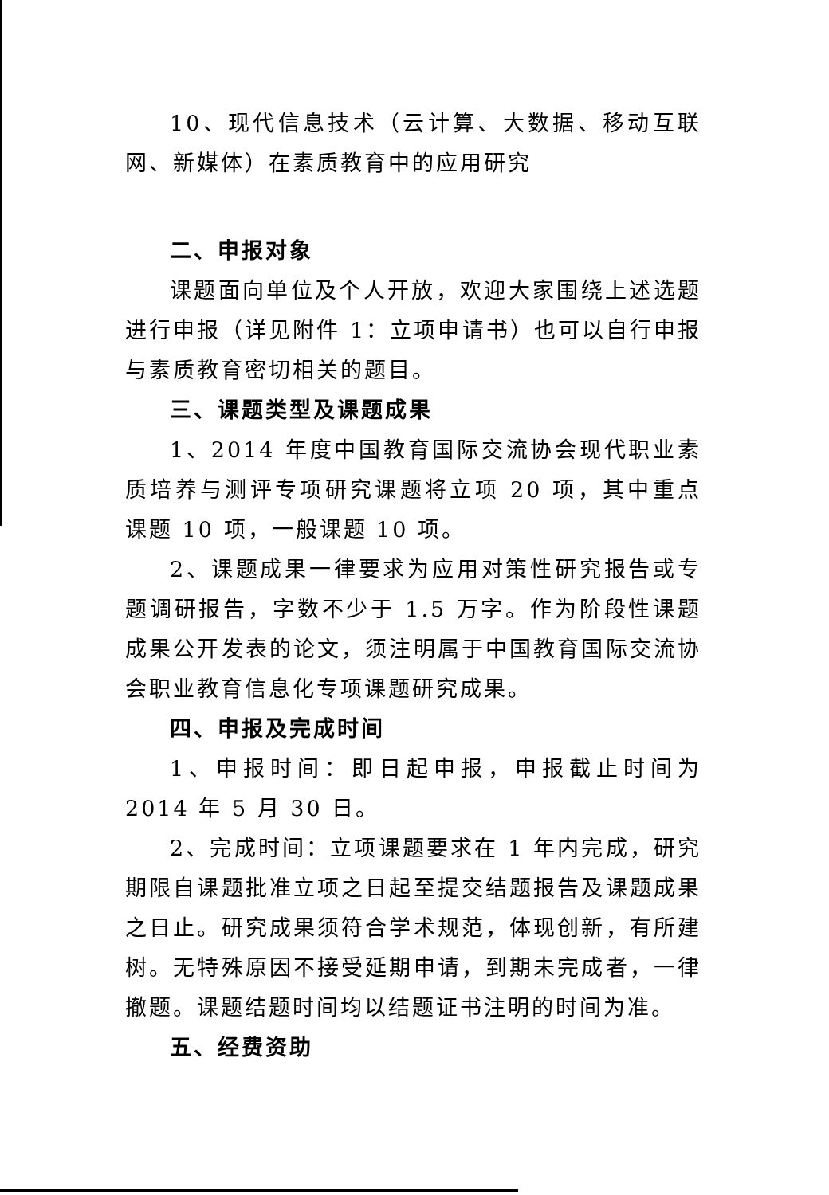10、现代信息技术（云计算、大数据、移动互联网、新媒体）在素质教育中的应用研究
二、申报对象
课题面向单位及个人开放，欢迎大家围绕上述选题进行申报（详见附件 1：立项申请书）也可以自行申报与素质教育密切相关的题目。
三、课题类型及课题成果
1、2014 年度中国教育国际交流协会现代职业素质培养与测评专项研究课题将立项 20 项，其中重点课题 10 项，一般课题 10 项。
2、课题成果一律要求为应用对策性研究报告或专题调研报告，字数不少于 1.5 万字。作为阶段性课题成果公开发表的论文，须注明属于中国教育国际交流协会职业教育信息化专项课题研究成果。
四、申报及完成时间
1、申报时间：即日起申报，申报截止时间为 2014 年 5 月 30 日。
2、完成时间：立项课题要求在 1 年内完成，研究期限自课题批准立项之日起至提交结题报告及课题成果之日止。研究成果须符合学术规范，体现创新，有所建树。无特殊原因不接受延期申请，到期未完成者，一律撤题。课题结题时间均以结题证书注明的时间为准。
五、经费资助